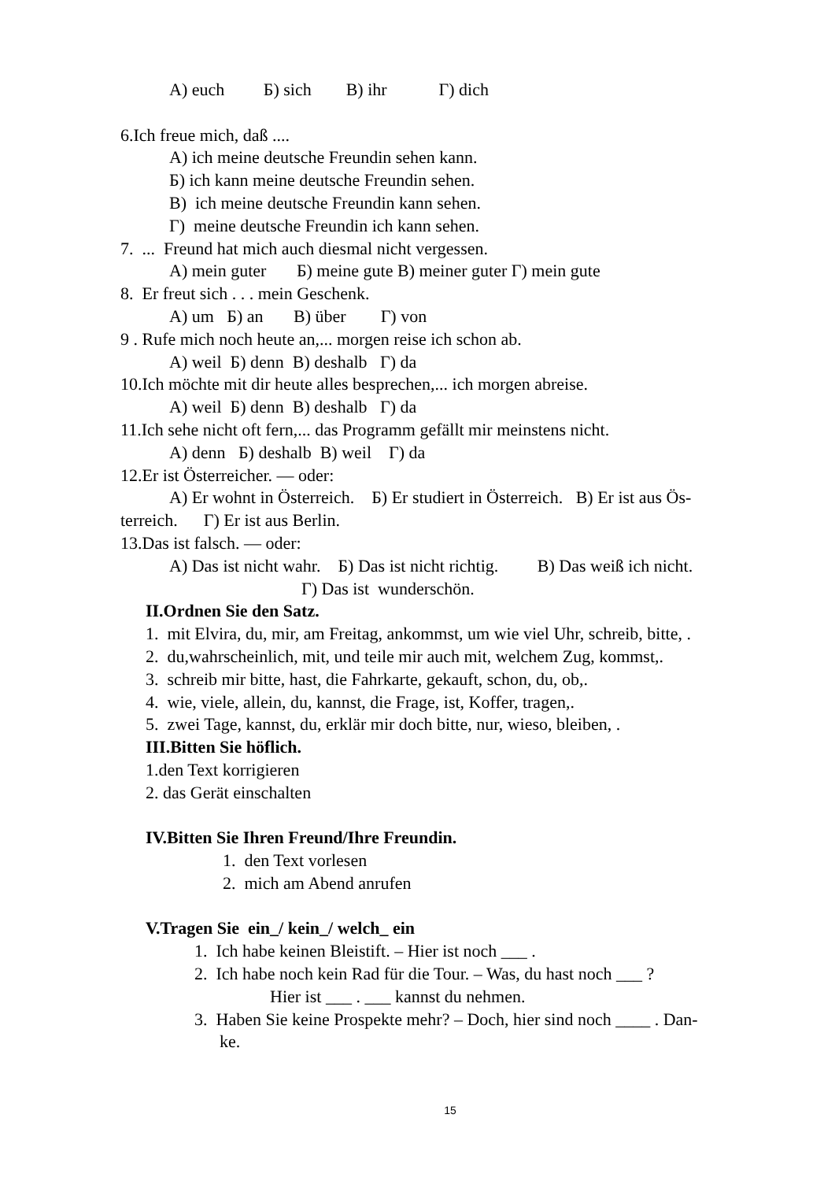A) euch Б) sich В) ihr Г) dich
6.Ich freue mich, daß ....
A) ich meine deutsche Freundin sehen kann.
Б) ich kann meine deutsche Freundin sehen.
В) ich meine deutsche Freundin kann sehen.
Г) meine deutsche Freundin ich kann sehen.
7. ... Freund hat mich auch diesmal nicht vergessen.
A) mein guter Б) meine gute В) meiner guter Г) mein gute
8. Er freut sich . . . mein Geschenk.
A) um Б) an В) über Г) von
9 . Rufe mich noch heute an,... morgen reise ich schon ab.
A) weil Б) denn В) deshalb Г) da
10.Ich möchte mit dir heute alles besprechen,... ich morgen abreise.
A) weil Б) denn В) deshalb Г) da
11.Ich sehe nicht oft fern,... das Programm gefällt mir meinstens nicht.
A) denn Б) deshalb В) weil Г) da
12.Er ist Österreicher. — oder:
A) Er wohnt in Österreich. Б) Er studiert in Österreich. В) Er ist aus Ös-
terreich. Г) Er ist aus Berlin.
13.Das ist falsch. — oder:
A) Das ist nicht wahr. Б) Das ist nicht richtig. В) Das weiß ich nicht.
Г) Das ist wunderschön.
II.Ordnen Sie den Satz.
1. mit Elvira, du, mir, am Freitag, ankommst, um wie viel Uhr, schreib, bitte, .
2. du,wahrscheinlich, mit, und teile mir auch mit, welchem Zug, kommst,.
3. schreib mir bitte, hast, die Fahrkarte, gekauft, schon, du, ob,.
4. wie, viele, allein, du, kannst, die Frage, ist, Koffer, tragen,.
5. zwei Tage, kannst, du, erklär mir doch bitte, nur, wieso, bleiben, .
III.Bitten Sie höflich.
1.den Text korrigieren
2. das Gerät einschalten
IV.Bitten Sie Ihren Freund/Ihre Freundin.
1. den Text vorlesen
2. mich am Abend anrufen
V.Tragen Sie ein_/ kein_/ welch_ ein
1. Ich habe keinen Bleistift. – Hier ist noch ___ .
2. Ich habe noch kein Rad für die Tour. – Was, du hast noch ___ ?
Hier ist ___ . ___ kannst du nehmen.
3. Haben Sie keine Prospekte mehr? – Doch, hier sind noch ____ . Dan-
ke.
15